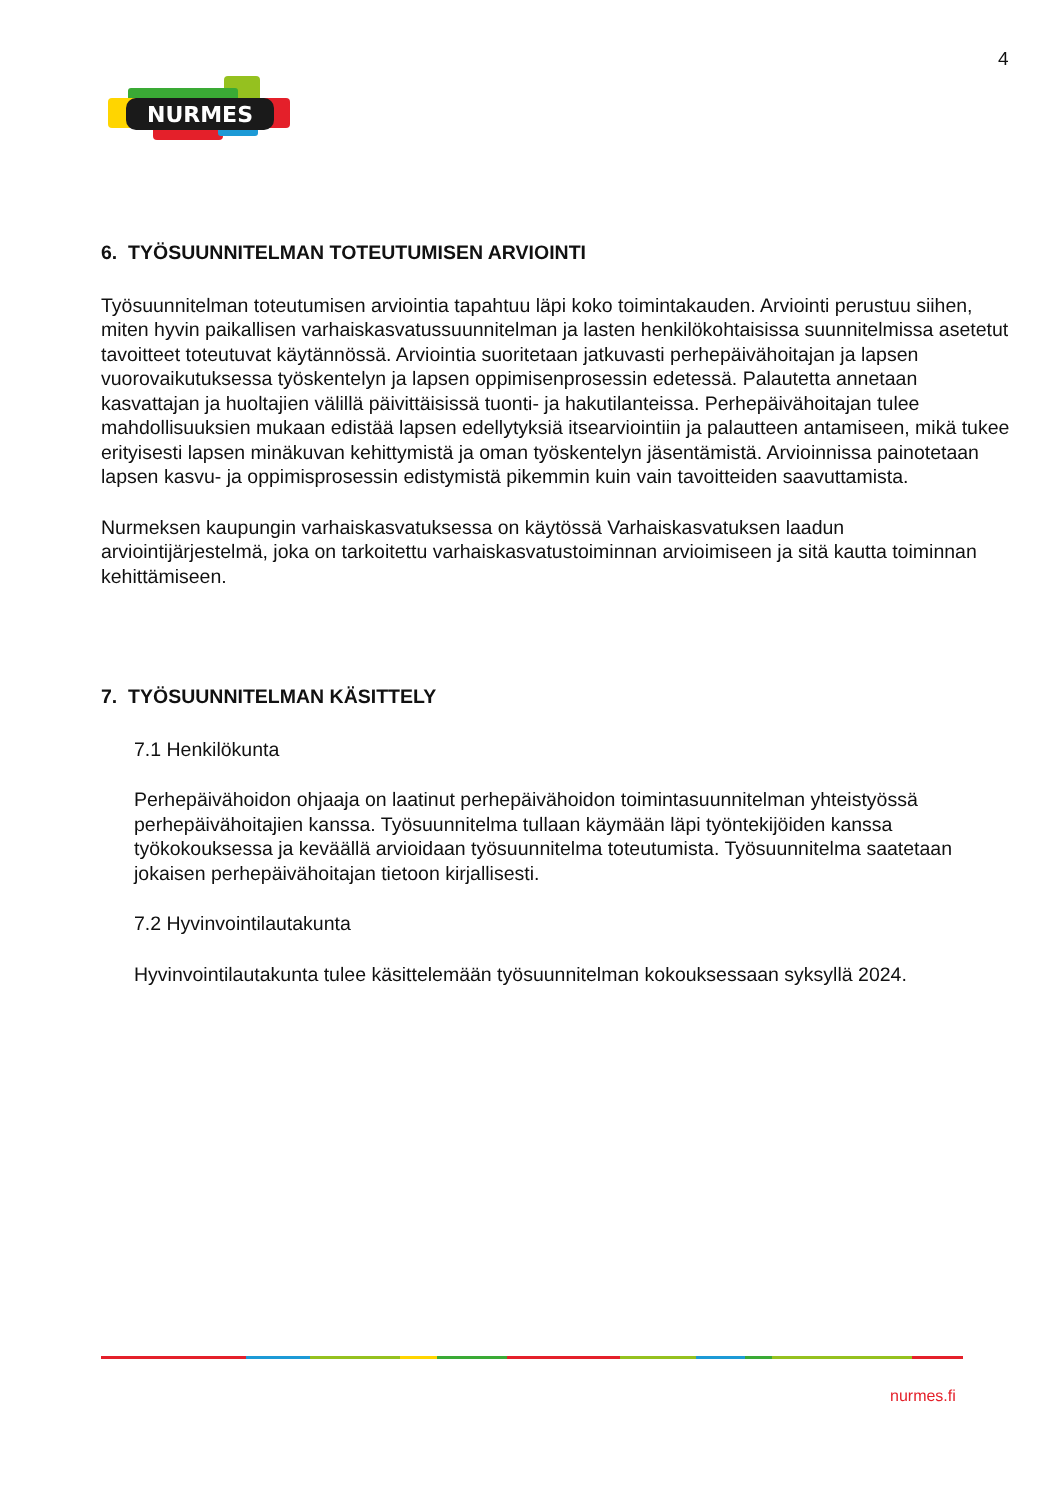4
NURMES
6. TYÖSUUNNITELMAN TOTEUTUMISEN ARVIOINTI
Työsuunnitelman toteutumisen arviointia tapahtuu läpi koko toimintakauden. Arviointi perustuu siihen, miten hyvin paikallisen varhaiskasvatussuunnitelman ja lasten henkilökohtaisissa suunnitelmissa asetetut tavoitteet toteutuvat käytännössä. Arviointia suoritetaan jatkuvasti perhepäivähoitajan ja lapsen vuorovaikutuksessa työskentelyn ja lapsen oppimisenprosessin edetessä. Palautetta annetaan kasvattajan ja huoltajien välillä päivittäisissä tuonti- ja hakutilanteissa. Perhepäivähoitajan tulee mahdollisuuksien mukaan edistää lapsen edellytyksiä itsearviointiin ja palautteen antamiseen, mikä tukee erityisesti lapsen minäkuvan kehittymistä ja oman työskentelyn jäsentämistä. Arvioinnissa painotetaan lapsen kasvu- ja oppimisprosessin edistymistä pikemmin kuin vain tavoitteiden saavuttamista.
Nurmeksen kaupungin varhaiskasvatuksessa on käytössä Varhaiskasvatuksen laadun arviointijärjestelmä, joka on tarkoitettu varhaiskasvatustoiminnan arvioimiseen ja sitä kautta toiminnan kehittämiseen.
7. TYÖSUUNNITELMAN KÄSITTELY
7.1 Henkilökunta
Perhepäivähoidon ohjaaja on laatinut perhepäivähoidon toimintasuunnitelman yhteistyössä perhepäivähoitajien kanssa. Työsuunnitelma tullaan käymään läpi työntekijöiden kanssa työkokouksessa ja keväällä arvioidaan työsuunnitelma toteutumista. Työsuunnitelma saatetaan jokaisen perhepäivähoitajan tietoon kirjallisesti.
7.2 Hyvinvointilautakunta
Hyvinvointilautakunta tulee käsittelemään työsuunnitelman kokouksessaan syksyllä 2024.
nurmes.fi